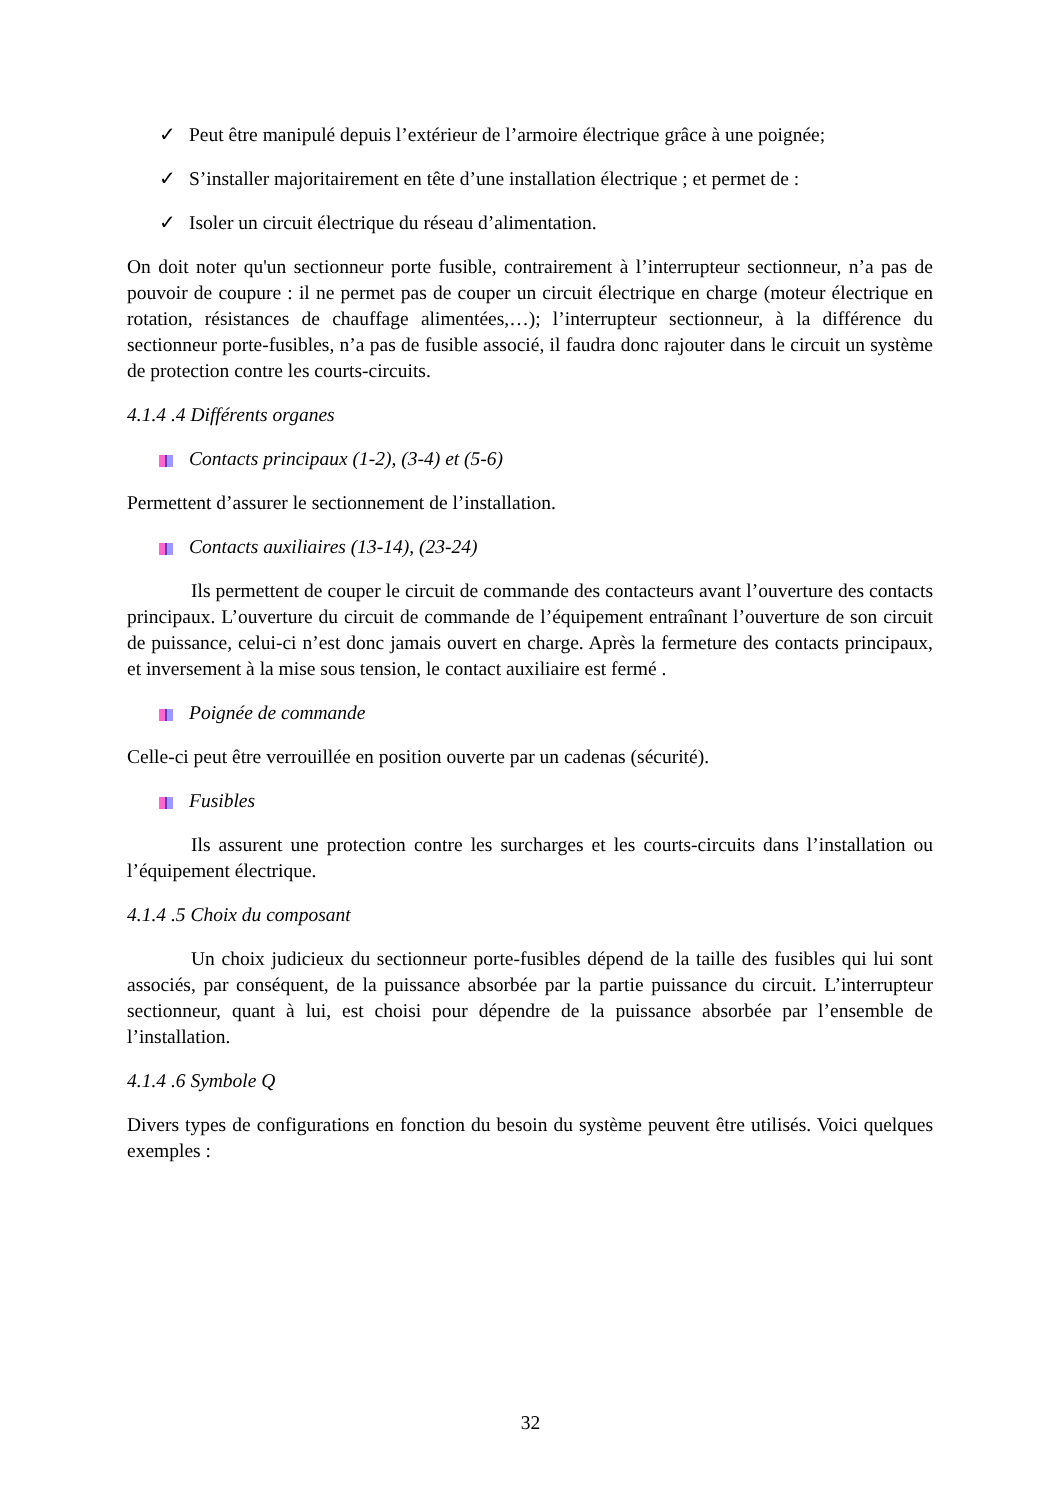✓ Peut être manipulé depuis l’extérieur de l’armoire électrique grâce à une poignée;
✓ S’installer majoritairement en tête d’une installation électrique ; et permet de :
✓ Isoler un circuit électrique du réseau d’alimentation.
On doit noter qu'un sectionneur porte fusible, contrairement à l’interrupteur sectionneur, n’a pas de pouvoir de coupure : il ne permet pas de couper un circuit électrique en charge (moteur électrique en rotation, résistances de chauffage alimentées,…); l’interrupteur sectionneur, à la différence du sectionneur porte-fusibles, n’a pas de fusible associé, il faudra donc rajouter dans le circuit un système de protection contre les courts-circuits.
4.1.4 .4 Différents organes
Contacts principaux (1-2), (3-4) et (5-6)
Permettent d’assurer le sectionnement de l’installation.
Contacts auxiliaires (13-14), (23-24)
Ils permettent de couper le circuit de commande des contacteurs avant l’ouverture des contacts principaux. L’ouverture du circuit de commande de l’équipement entraînant l’ouverture de son circuit de puissance, celui-ci n’est donc jamais ouvert en charge. Après la fermeture des contacts principaux, et inversement à la mise sous tension, le contact auxiliaire est fermé .
Poignée de commande
Celle-ci peut être verrouillée en position ouverte par un cadenas (sécurité).
Fusibles
Ils assurent une protection contre les surcharges et les courts-circuits dans l’installation ou l’équipement électrique.
4.1.4 .5 Choix du composant
Un choix judicieux du sectionneur porte-fusibles dépend de la taille des fusibles qui lui sont associés, par conséquent, de la puissance absorbée par la partie puissance du circuit. L’interrupteur sectionneur, quant à lui, est choisi pour dépendre de la puissance absorbée par l’ensemble de l’installation.
4.1.4 .6 Symbole Q
Divers types de configurations en fonction du besoin du système peuvent être utilisés. Voici quelques exemples :
32